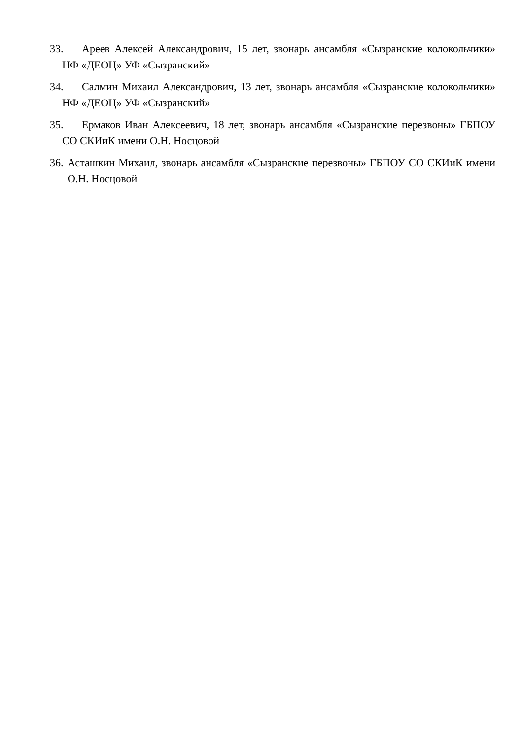33. Ареев Алексей Александрович, 15 лет, звонарь ансамбля «Сызранские колокольчики» НФ «ДЕОЦ» УФ «Сызранский»
34. Салмин Михаил Александрович, 13 лет, звонарь ансамбля «Сызранские колокольчики» НФ «ДЕОЦ» УФ «Сызранский»
35. Ермаков Иван Алексеевич, 18 лет, звонарь ансамбля «Сызранские перезвоны» ГБПОУ СО СКИиК имени О.Н. Носцовой
36. Асташкин Михаил, звонарь ансамбля «Сызранские перезвоны» ГБПОУ СО СКИиК имени О.Н. Носцовой